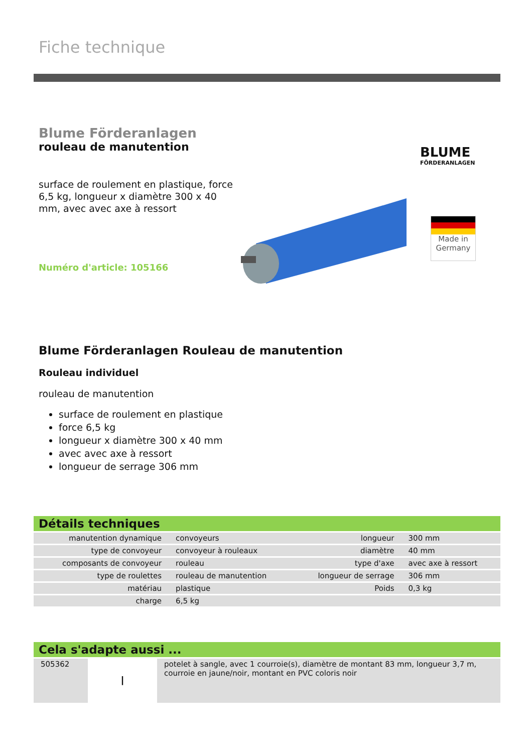Fiche technique
Blume Förderanlagen
rouleau de manutention
surface de roulement en plastique, force 6,5 kg, longueur x diamètre 300 x 40 mm, avec avec axe à ressort
Numéro d'article: 105166
BLUME
FÖRDERANLAGEN
Made in Germany
Blume Förderanlagen Rouleau de manutention
Rouleau individuel
rouleau de manutention
surface de roulement en plastique
force 6,5 kg
longueur x diamètre 300 x 40 mm
avec avec axe à ressort
longueur de serrage 306 mm
Détails techniques
| manutention dynamique | convoyeurs | longueur | 300 mm |
| type de convoyeur | convoyeur à rouleaux | diamètre | 40 mm |
| composants de convoyeur | rouleau | type d'axe | avec axe à ressort |
| type de roulettes | rouleau de manutention | longueur de serrage | 306 mm |
| matériau | plastique | Poids | 0,3 kg |
| charge | 6,5 kg | | |
Cela s'adapte aussi ...
| 505362 | ┃ | potelet à sangle, avec 1 courroie(s), diamètre de montant 83 mm, longueur 3,7 m, courroie en jaune/noir, montant en PVC coloris noir |